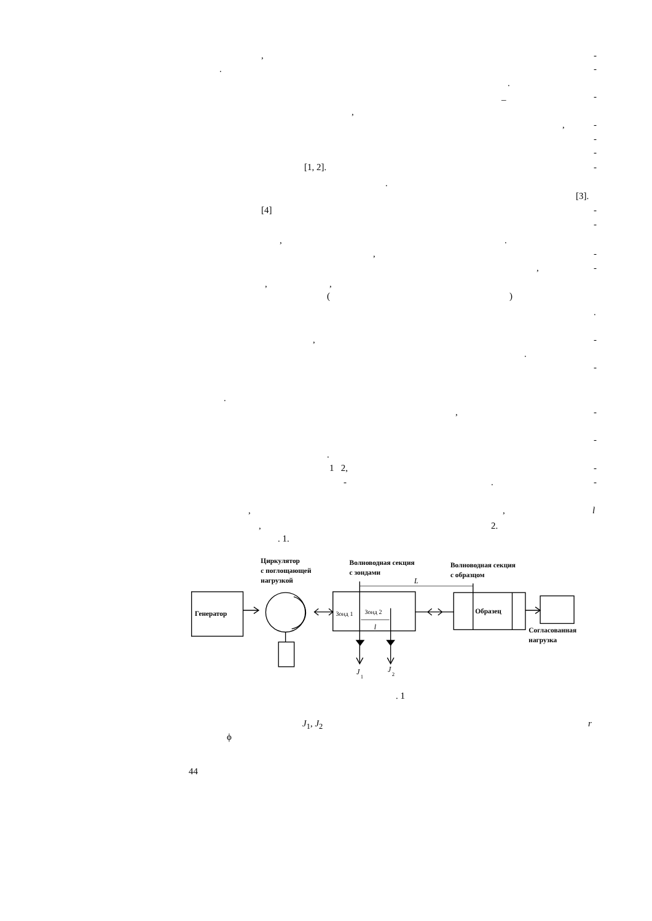, -
. -
.
_ -
,
, -
-
-
[1, 2]. -
.
[3].
[4] -
-
,.
, -
, -
,,
()
.
, -
.
-
.
, -
-
.
1 2, -
-. -
,, l
, 2.
. 1.
Генератор
Циркулятор
с поглощающей
нагрузкой
Зонд 1
Зонд 2
l
Волноводная секция
с зондами
L
J
1
J
2
Образец
Волноводная секция
с образцом
Согласованная
нагрузка
. 1
J<sub>1</sub>, J<sub>2</sub> r
ϕ
44